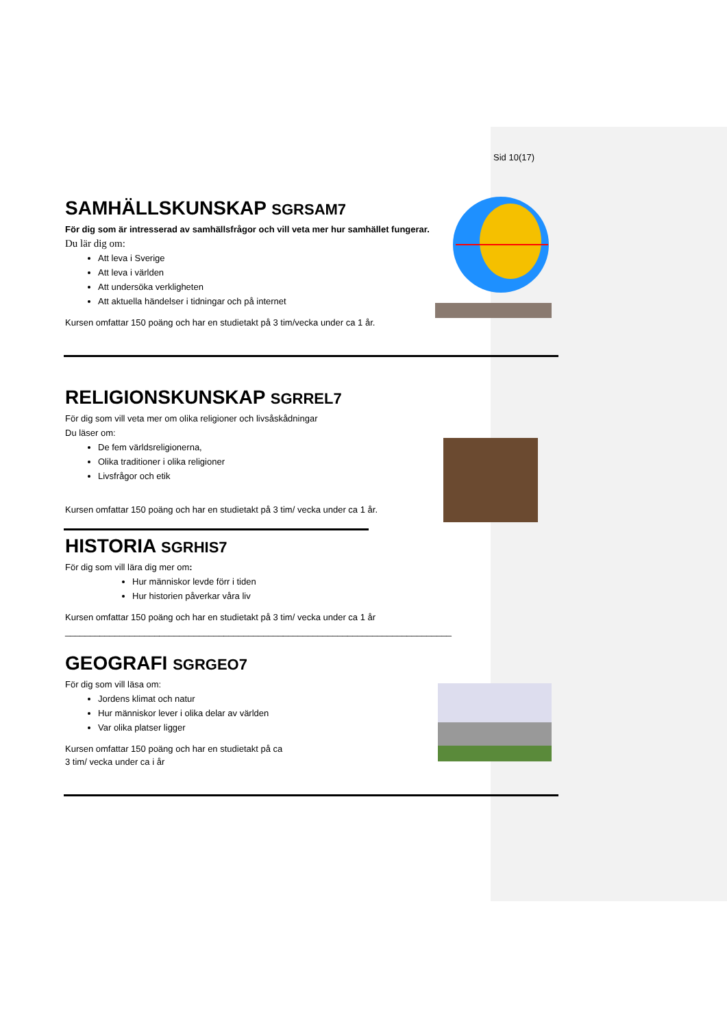Sid 10(17)
SAMHÄLLSKUNSKAP SGRSAM7
För dig som är intresserad av samhällsfrågor och vill veta mer hur samhället fungerar.
Du lär dig om:
Att leva i Sverige
Att leva i världen
Att undersöka verkligheten
Att aktuella händelser i tidningar och på internet
Kursen omfattar 150 poäng och har en studietakt på 3 tim/vecka under ca 1 år.
RELIGIONSKUNSKAP SGRREL7
För dig som vill veta mer om olika religioner och livsåskådningar
Du läser om:
De fem världsreligionerna,
Olika traditioner i olika religioner
Livsfrågor och etik
Kursen omfattar 150 poäng och har en studietakt på 3 tim/ vecka under ca 1 år.
HISTORIA SGRHIS7
För dig som vill lära dig mer om:
Hur människor levde förr i tiden
Hur historien påverkar våra liv
Kursen omfattar 150 poäng och har en studietakt på 3 tim/ vecka under ca 1 år
______________________________________________________________________________
GEOGRAFI SGRGEO7
För dig som vill läsa om:
Jordens klimat och natur
Hur människor lever i olika delar av världen
Var olika platser ligger
Kursen omfattar 150 poäng och har en studietakt på ca
3 tim/ vecka under ca i år